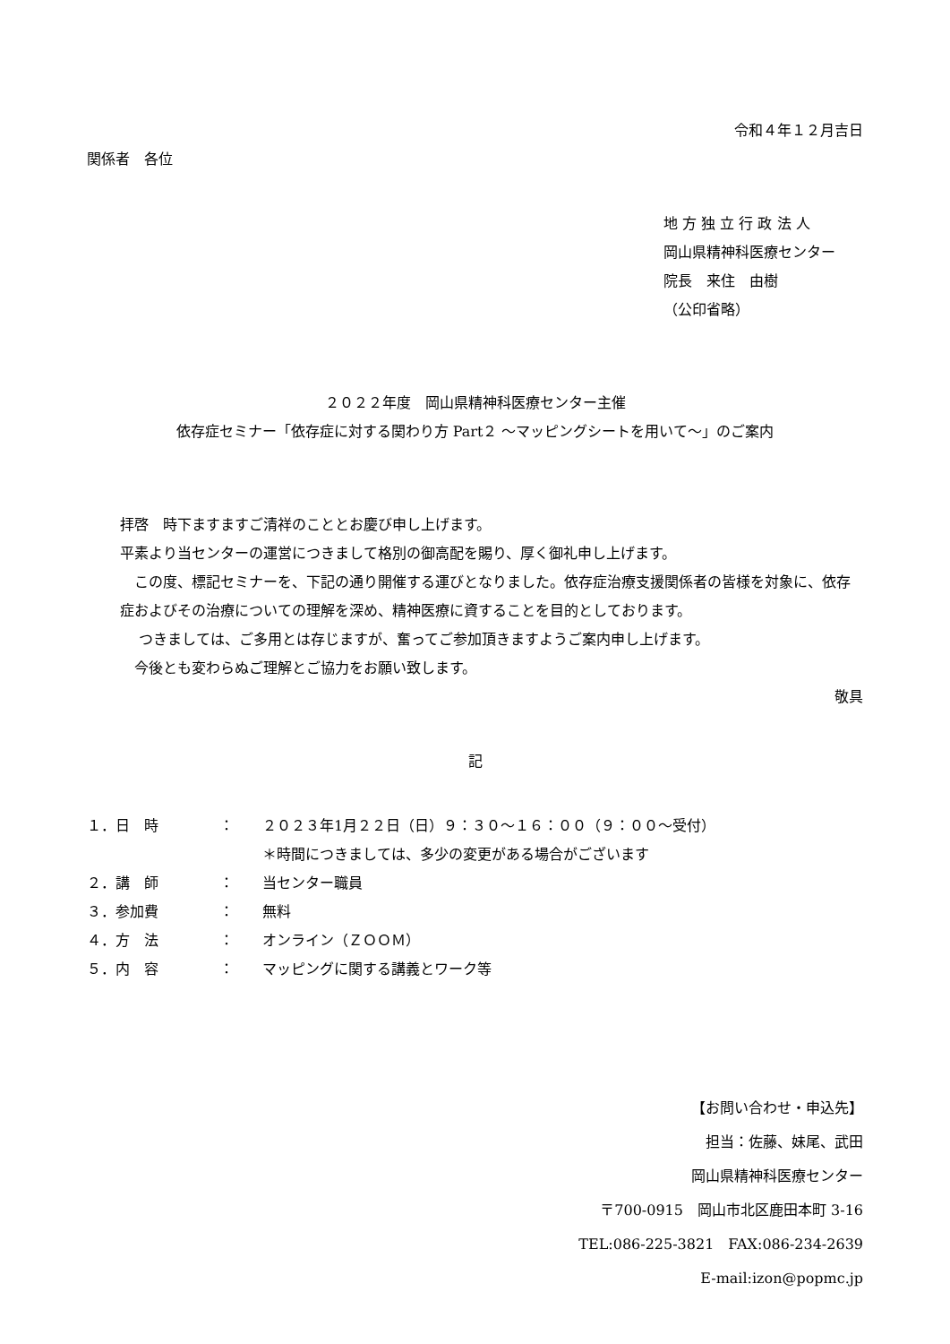令和４年１２月吉日
関係者　各位
地 方 独 立 行 政 法 人
岡山県精神科医療センター
院長　来住　由樹
（公印省略）
２０２２年度　岡山県精神科医療センター主催
依存症セミナー「依存症に対する関わり方 Part２ ～マッピングシートを用いて～」のご案内
拝啓　時下ますますご清祥のこととお慶び申し上げます。
平素より当センターの運営につきまして格別の御高配を賜り、厚く御礼申し上げます。
　この度、標記セミナーを、下記の通り開催する運びとなりました。依存症治療支援関係者の皆様を対象に、依存症およびその治療についての理解を深め、精神医療に資することを目的としております。
　 つきましては、ご多用とは存じますが、奮ってご参加頂きますようご案内申し上げます。
　今後とも変わらぬご理解とご協力をお願い致します。
敬具
記
| １．日 時 | ： | ２０２３年1月２２日（日）９：３０～１６：００（９：００～受付） |
| | | ＊時間につきましては、多少の変更がある場合がございます |
| ２．講 師 | ： | 当センター職員 |
| ３．参加費 | ： | 無料 |
| ４．方 法 | ： | オンライン（ＺＯＯＭ） |
| ５．内 容 | ： | マッピングに関する講義とワーク等 |
【お問い合わせ・申込先】
担当：佐藤、妹尾、武田
岡山県精神科医療センター
〒700-0915　岡山市北区鹿田本町 3-16
TEL:086-225-3821　FAX:086-234-2639
E-mail:izon@popmc.jp